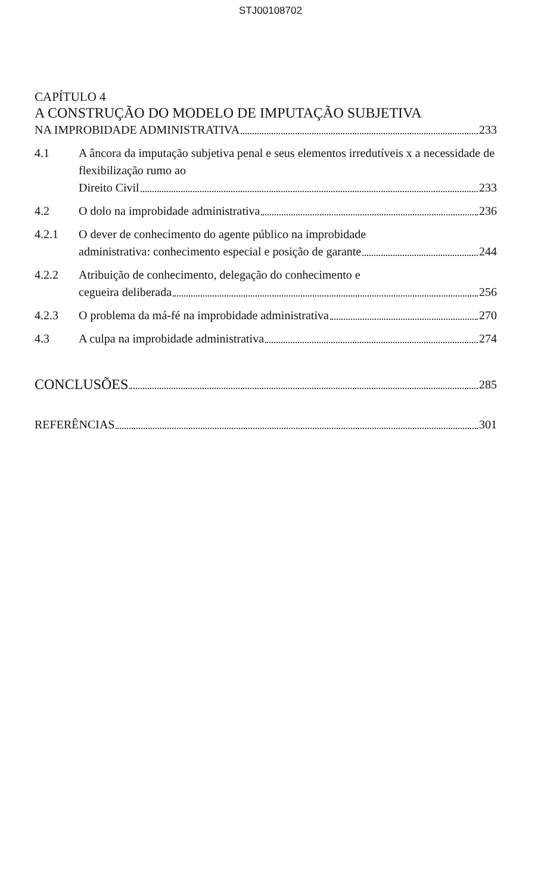STJ00108702
CAPÍTULO 4
A CONSTRUÇÃO DO MODELO DE IMPUTAÇÃO SUBJETIVA
NA IMPROBIDADE ADMINISTRATIVA 233
4.1 A âncora da imputação subjetiva penal e seus elementos irredutíveis x a necessidade de flexibilização rumo ao
Direito Civil 233
4.2
O dolo na improbidade administrativa 236
4.2.1 O dever de conhecimento do agente público na improbidade
administrativa: conhecimento especial e posição de garante 244
4.2.2 Atribuição de conhecimento, delegação do conhecimento e
cegueira deliberada 256
4.2.3
O problema da má-fé na improbidade administrativa 270
4.3
A culpa na improbidade administrativa 274
CONCLUSÕES 285
REFERÊNCIAS 301